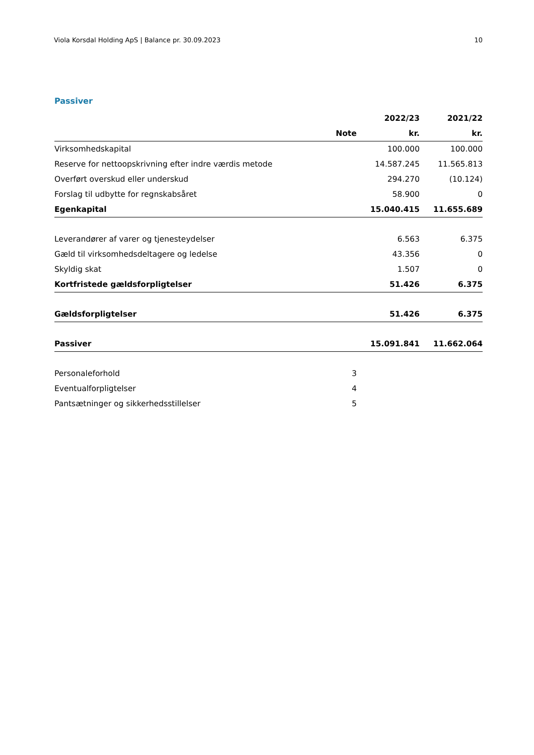Viola Korsdal Holding ApS | Balance pr. 30.09.2023 10
Passiver
| | | 2022/23 | 2021/22 |
| --- | --- | --- | --- |
| | Note | kr. | kr. |
| Virksomhedskapital | | 100.000 | 100.000 |
| Reserve for nettoopskrivning efter indre værdis metode | | 14.587.245 | 11.565.813 |
| Overført overskud eller underskud | | 294.270 | (10.124) |
| Forslag til udbytte for regnskabsåret | | 58.900 | 0 |
| Egenkapital | | 15.040.415 | 11.655.689 |
| Leverandører af varer og tjenesteydelser | | 6.563 | 6.375 |
| Gæld til virksomhedsdeltagere og ledelse | | 43.356 | 0 |
| Skyldig skat | | 1.507 | 0 |
| Kortfristede gældsforpligtelser | | 51.426 | 6.375 |
| Gældsforpligtelser | | 51.426 | 6.375 |
| Passiver | | 15.091.841 | 11.662.064 |
| Personaleforhold | 3 | | |
| Eventualforpligtelser | 4 | | |
| Pantsætninger og sikkerhedsstillelser | 5 | | |